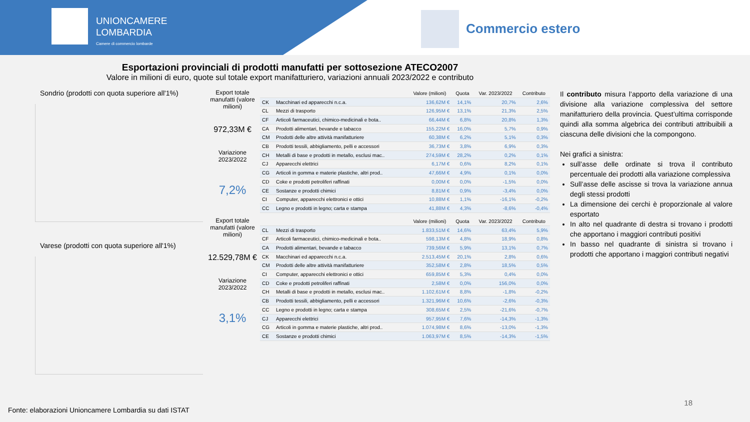UNIONCAMERE
LOMBARDIA
Camere di commercio lombarde
Commercio estero
Esportazioni provinciali di prodotti manufatti per sottosezione ATECO2007
Valore in milioni di euro, quote sul totale export manifatturiero, variazioni annuali 2023/2022 e contributo
Sondrio (prodotti con quota superiore all'1%)
Varese (prodotti con quota superiore all'1%)
Export totale manufatti (valore milioni)
972,33M €
Variazione 2023/2022
7,2%
| | | Valore (milioni) | Quota | Var. 2023/2022 | Contributo |
| --- | --- | --- | --- | --- | --- |
| CK | Macchinari ed apparecchi n.c.a. | 136,62M € | 14,1% | 20,7% | 2,6% |
| CL | Mezzi di trasporto | 126,95M € | 13,1% | 21,3% | 2,5% |
| CF | Articoli farmaceutici, chimico-medicinali e bota.. | 66,44M € | 6,8% | 20,8% | 1,3% |
| CA | Prodotti alimentari, bevande e tabacco | 155,22M € | 16,0% | 5,7% | 0,9% |
| CM | Prodotti delle altre attività manifatturiere | 60,38M € | 6,2% | 5,1% | 0,3% |
| CB | Prodotti tessili, abbigliamento, pelli e accessori | 36,73M € | 3,8% | 6,9% | 0,3% |
| CH | Metalli di base e prodotti in metallo, esclusi mac.. | 274,59M € | 28,2% | 0,2% | 0,1% |
| CJ | Apparecchi elettrici | 6,17M € | 0,6% | 8,2% | 0,1% |
| CG | Articoli in gomma e materie plastiche, altri prod.. | 47,66M € | 4,9% | 0,1% | 0,0% |
| CD | Coke e prodotti petroliferi raffinati | 0,00M € | 0,0% | -1,5% | 0,0% |
| CE | Sostanze e prodotti chimici | 8,81M € | 0,9% | -3,4% | 0,0% |
| CI | Computer, apparecchi elettronici e ottici | 10,88M € | 1,1% | -16,1% | -0,2% |
| CC | Legno e prodotti in legno; carta e stampa | 41,88M € | 4,3% | -8,6% | -0,4% |
Export totale manufatti (valore milioni)
12.529,78M €
Variazione 2023/2022
3,1%
| | | Valore (milioni) | Quota | Var. 2023/2022 | Contributo |
| --- | --- | --- | --- | --- | --- |
| CL | Mezzi di trasporto | 1.833,51M € | 14,6% | 63,4% | 5,9% |
| CF | Articoli farmaceutici, chimico-medicinali e bota.. | 598,13M € | 4,8% | 18,9% | 0,8% |
| CA | Prodotti alimentari, bevande e tabacco | 739,56M € | 5,9% | 13,1% | 0,7% |
| CK | Macchinari ed apparecchi n.c.a. | 2.513,45M € | 20,1% | 2,8% | 0,6% |
| CM | Prodotti delle altre attività manifatturiere | 352,58M € | 2,8% | 18,5% | 0,5% |
| CI | Computer, apparecchi elettronici e ottici | 659,85M € | 5,3% | 0,4% | 0,0% |
| CD | Coke e prodotti petroliferi raffinati | 2,58M € | 0,0% | 156,0% | 0,0% |
| CH | Metalli di base e prodotti in metallo, esclusi mac.. | 1.102,61M € | 8,8% | -1,8% | -0,2% |
| CB | Prodotti tessili, abbigliamento, pelli e accessori | 1.321,96M € | 10,6% | -2,6% | -0,3% |
| CC | Legno e prodotti in legno; carta e stampa | 308,65M € | 2,5% | -21,6% | -0,7% |
| CJ | Apparecchi elettrici | 957,95M € | 7,6% | -14,3% | -1,3% |
| CG | Articoli in gomma e materie plastiche, altri prod.. | 1.074,98M € | 8,6% | -13,0% | -1,3% |
| CE | Sostanze e prodotti chimici | 1.063,97M € | 8,5% | -14,3% | -1,5% |
Il contributo misura l’apporto della variazione di una divisione alla variazione complessiva del settore manifatturiero della provincia. Quest’ultima corrisponde quindi alla somma algebrica dei contributi attribuibili a ciascuna delle divisioni che la compongono.
Nei grafici a sinistra:
sull’asse delle ordinate si trova il contributo percentuale dei prodotti alla variazione complessiva
Sull’asse delle ascisse si trova la variazione annua degli stessi prodotti
La dimensione dei cerchi è proporzionale al valore esportato
In alto nel quadrante di destra si trovano i prodotti che apportano i maggiori contributi positivi
In basso nel quadrante di sinistra si trovano i prodotti che apportano i maggiori contributi negativi
Fonte: elaborazioni Unioncamere Lombardia su dati ISTAT
18